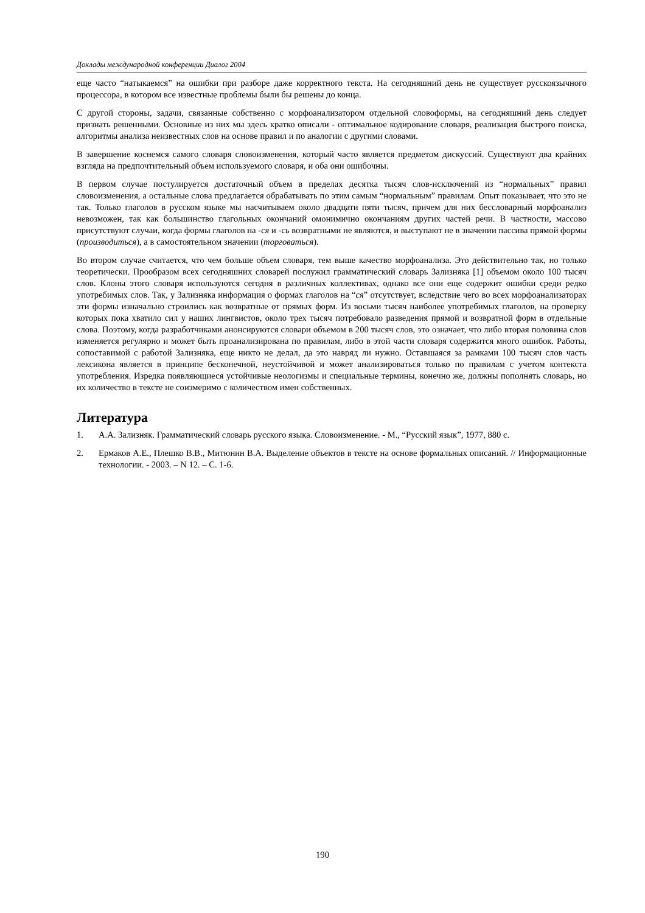Доклады международной конференции Диалог 2004
еще часто “натыкаемся” на ошибки при разборе даже корректного текста. На сегодняшний день не существует русскоязычного процессора, в котором все известные проблемы были бы решены до конца.
С другой стороны, задачи, связанные собственно с морфоанализатором отдельной словоформы, на сегодняшний день следует признать решенными. Основные из них мы здесь кратко описали - оптимальное кодирование словаря, реализация быстрого поиска, алгоритмы анализа неизвестных слов на основе правил и по аналогии с другими словами.
В завершение коснемся самого словаря словоизменения, который часто является предметом дискуссий. Существуют два крайних взгляда на предпочтительный объем используемого словаря, и оба они ошибочны.
В первом случае постулируется достаточный объем в пределах десятка тысяч слов-исключений из “нормальных” правил словоизменения, а остальные слова предлагается обрабатывать по этим самым “нормальным” правилам. Опыт показывает, что это не так. Только глаголов в русском языке мы насчитываем около двадцати пяти тысяч, причем для них бессловарный морфоанализ невозможен, так как большинство глагольных окончаний омонимично окончаниям других частей речи. В частности, массово присутствуют случаи, когда формы глаголов на -ся и -сь возвратными не являются, и выступают не в значении пассива прямой формы (производиться), а в самостоятельном значении (торговаться).
Во втором случае считается, что чем больше объем словаря, тем выше качество морфоанализа. Это действительно так, но только теоретически. Прообразом всех сегодняшних словарей послужил грамматический словарь Зализняка [1] объемом около 100 тысяч слов. Клоны этого словаря используются сегодня в различных коллективах, однако все они еще содержит ошибки среди редко употребимых слов. Так, у Зализняка информация о формах глаголов на “ся” отсутствует, вследствие чего во всех морфоанализаторах эти формы изначально строились как возвратные от прямых форм. Из восьми тысяч наиболее употребимых глаголов, на проверку которых пока хватило сил у наших лингвистов, около трех тысяч потребовало разведения прямой и возвратной форм в отдельные слова. Поэтому, когда разработчиками анонсируются словари объемом в 200 тысяч слов, это означает, что либо вторая половина слов изменяется регулярно и может быть проанализирована по правилам, либо в этой части словаря содержится много ошибок. Работы, сопоставимой с работой Зализняка, еще никто не делал, да это навряд ли нужно. Оставшаяся за рамками 100 тысяч слов часть лексикона является в принципе бесконечной, неустойчивой и может анализироваться только по правилам с учетом контекста употребления. Изредка появляющиеся устойчивые неологизмы и специальные термины, конечно же, должны пополнять словарь, но их количество в тексте не соизмеримо с количеством имен собственных.
Литература
1. А.А. Зализняк. Грамматический словарь русского языка. Словоизменение. - М., “Русский язык”, 1977, 880 с.
2. Ермаков А.Е., Плешко В.В., Митюнин В.А. Выделение объектов в тексте на основе формальных описаний. // Информационные технологии. - 2003. – N 12. – С. 1-6.
190